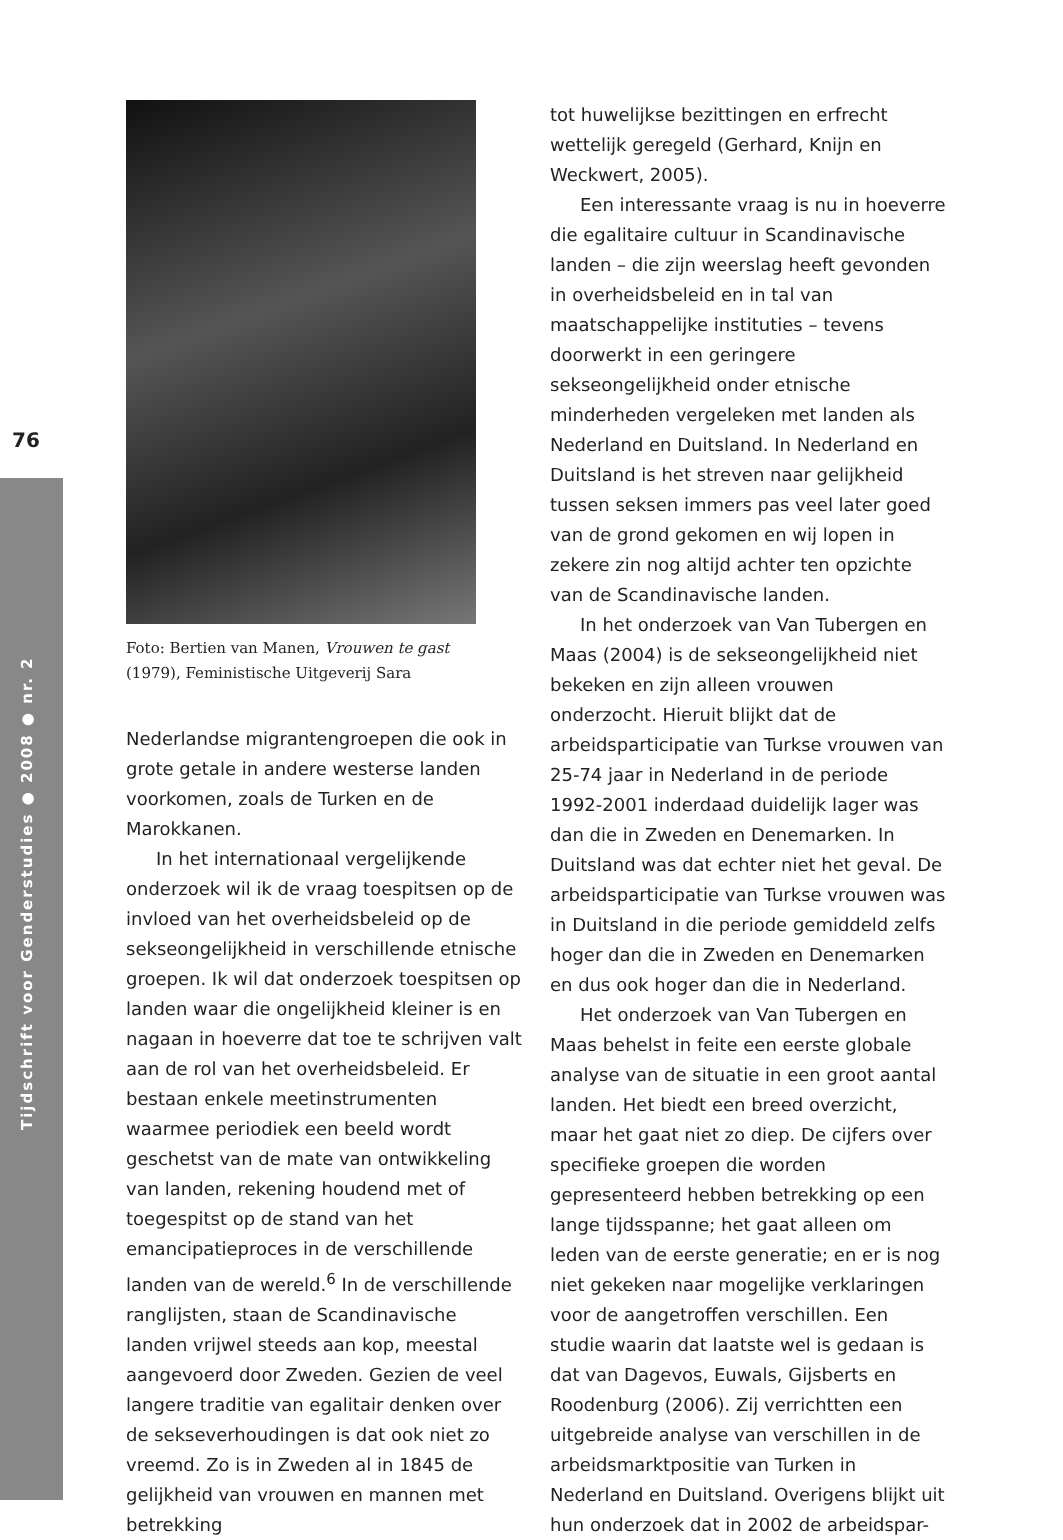76
Tijdschrift voor Genderstudies ● 2008 ● nr. 2
Foto: Bertien van Manen, Vrouwen te gast
(1979), Feministische Uitgeverij Sara
Nederlandse migrantengroepen die ook in grote getale in andere westerse landen voorkomen, zoals de Turken en de Marokkanen.
In het internationaal vergelijkende onderzoek wil ik de vraag toespitsen op de invloed van het overheidsbeleid op de sekseongelijkheid in verschillende etnische groepen. Ik wil dat onderzoek toespitsen op landen waar die ongelijkheid kleiner is en nagaan in hoeverre dat toe te schrijven valt aan de rol van het overheidsbeleid. Er bestaan enkele meetinstrumenten waarmee periodiek een beeld wordt geschetst van de mate van ontwikkeling van landen, rekening houdend met of toegespitst op de stand van het emancipatieproces in de verschillende landen van de wereld.<sup>6</sup> In de verschillende ranglijsten, staan de Scandinavische landen vrijwel steeds aan kop, meestal aangevoerd door Zweden. Gezien de veel langere traditie van egalitair denken over de sekseverhoudingen is dat ook niet zo vreemd. Zo is in Zweden al in 1845 de gelijkheid van vrouwen en mannen met betrekking
tot huwelijkse bezittingen en erfrecht wettelijk geregeld (Gerhard, Knijn en Weckwert, 2005).
Een interessante vraag is nu in hoeverre die egalitaire cultuur in Scandinavische landen – die zijn weerslag heeft gevonden in overheidsbeleid en in tal van maatschappelijke instituties – tevens doorwerkt in een geringere sekseongelijkheid onder etnische minderheden vergeleken met landen als Nederland en Duitsland. In Nederland en Duitsland is het streven naar gelijkheid tussen seksen immers pas veel later goed van de grond gekomen en wij lopen in zekere zin nog altijd achter ten opzichte van de Scandinavische landen.
In het onderzoek van Van Tubergen en Maas (2004) is de sekseongelijkheid niet bekeken en zijn alleen vrouwen onderzocht. Hieruit blijkt dat de arbeidsparticipatie van Turkse vrouwen van 25-74 jaar in Nederland in de periode 1992-2001 inderdaad duidelijk lager was dan die in Zweden en Denemarken. In Duitsland was dat echter niet het geval. De arbeidsparticipatie van Turkse vrouwen was in Duitsland in die periode gemiddeld zelfs hoger dan die in Zweden en Denemarken en dus ook hoger dan die in Nederland.
Het onderzoek van Van Tubergen en Maas behelst in feite een eerste globale analyse van de situatie in een groot aantal landen. Het biedt een breed overzicht, maar het gaat niet zo diep. De cijfers over specifieke groepen die worden gepresenteerd hebben betrekking op een lange tijdsspanne; het gaat alleen om leden van de eerste generatie; en er is nog niet gekeken naar mogelijke verklaringen voor de aangetroffen verschillen. Een studie waarin dat laatste wel is gedaan is dat van Dagevos, Euwals, Gijsberts en Roodenburg (2006). Zij verrichtten een uitgebreide analyse van verschillen in de arbeidsmarktpositie van Turken in Nederland en Duitsland. Overigens blijkt uit hun onderzoek dat in 2002 de arbeidspar-